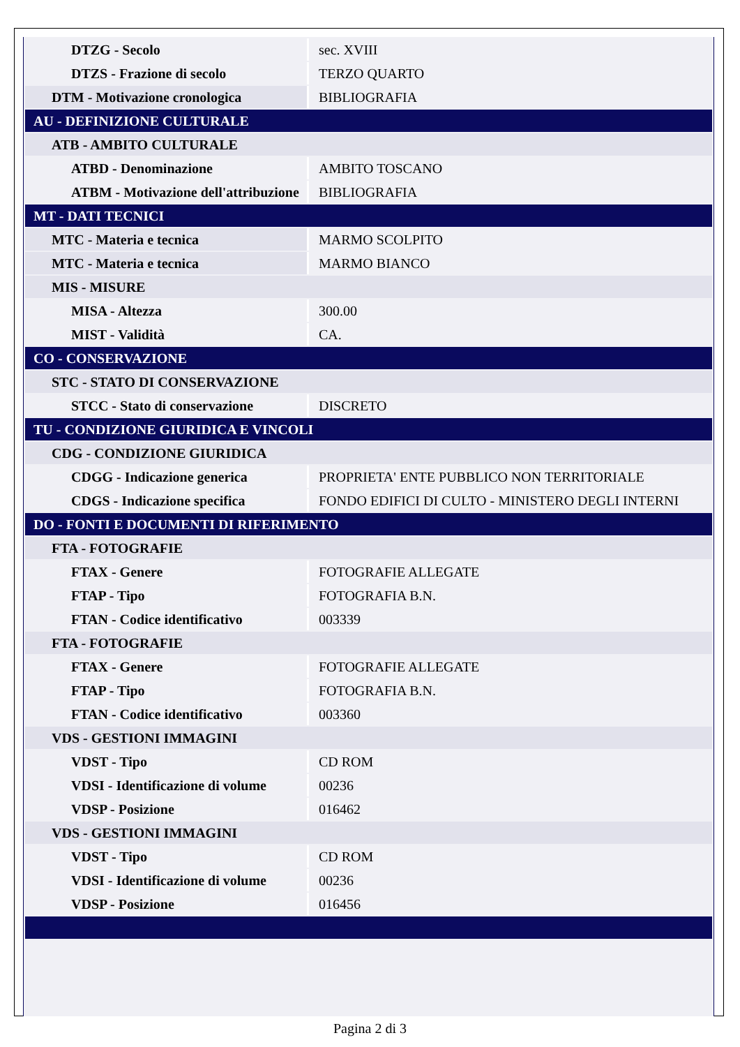| DTZG - Secolo | sec. XVIII |
| DTZS - Frazione di secolo | TERZO QUARTO |
| DTM - Motivazione cronologica | BIBLIOGRAFIA |
| AU - DEFINIZIONE CULTURALE | |
| ATB - AMBITO CULTURALE | |
| ATBD - Denominazione | AMBITO TOSCANO |
| ATBM - Motivazione dell'attribuzione | BIBLIOGRAFIA |
| MT - DATI TECNICI | |
| MTC - Materia e tecnica | MARMO SCOLPITO |
| MTC - Materia e tecnica | MARMO BIANCO |
| MIS - MISURE | |
| MISA - Altezza | 300.00 |
| MIST - Validità | CA. |
| CO - CONSERVAZIONE | |
| STC - STATO DI CONSERVAZIONE | |
| STCC - Stato di conservazione | DISCRETO |
| TU - CONDIZIONE GIURIDICA E VINCOLI | |
| CDG - CONDIZIONE GIURIDICA | |
| CDGG - Indicazione generica | PROPRIETA' ENTE PUBBLICO NON TERRITORIALE |
| CDGS - Indicazione specifica | FONDO EDIFICI DI CULTO - MINISTERO DEGLI INTERNI |
| DO - FONTI E DOCUMENTI DI RIFERIMENTO | |
| FTA - FOTOGRAFIE | |
| FTAX - Genere | FOTOGRAFIE ALLEGATE |
| FTAP - Tipo | FOTOGRAFIA B.N. |
| FTAN - Codice identificativo | 003339 |
| FTA - FOTOGRAFIE | |
| FTAX - Genere | FOTOGRAFIE ALLEGATE |
| FTAP - Tipo | FOTOGRAFIA B.N. |
| FTAN - Codice identificativo | 003360 |
| VDS - GESTIONI IMMAGINI | |
| VDST - Tipo | CD ROM |
| VDSI - Identificazione di volume | 00236 |
| VDSP - Posizione | 016462 |
| VDS - GESTIONI IMMAGINI | |
| VDST - Tipo | CD ROM |
| VDSI - Identificazione di volume | 00236 |
| VDSP - Posizione | 016456 |
Pagina 2 di 3